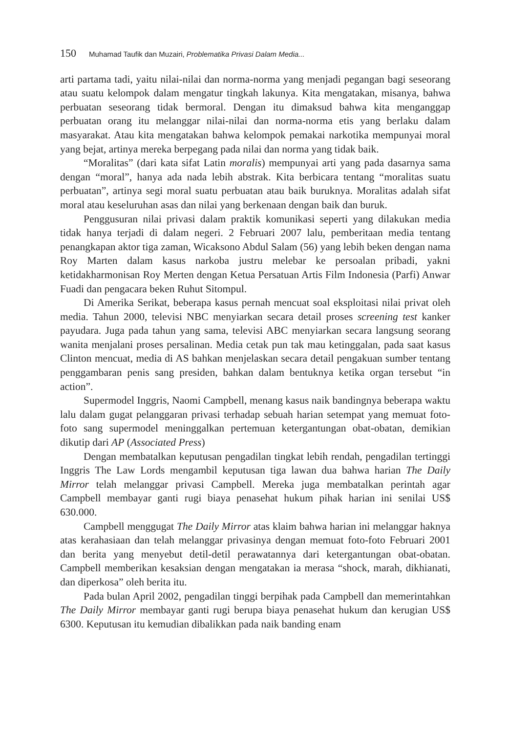150 Muhamad Taufik dan Muzairi, Problematika Privasi Dalam Media...
arti partama tadi, yaitu nilai-nilai dan norma-norma yang menjadi pegangan bagi seseorang atau suatu kelompok dalam mengatur tingkah lakunya. Kita mengatakan, misanya, bahwa perbuatan seseorang tidak bermoral. Dengan itu dimaksud bahwa kita menganggap perbuatan orang itu melanggar nilai-nilai dan norma-norma etis yang berlaku dalam masyarakat. Atau kita mengatakan bahwa kelompok pemakai narkotika mempunyai moral yang bejat, artinya mereka berpegang pada nilai dan norma yang tidak baik.
“Moralitas” (dari kata sifat Latin moralis) mempunyai arti yang pada dasarnya sama dengan “moral”, hanya ada nada lebih abstrak. Kita berbicara tentang “moralitas suatu perbuatan”, artinya segi moral suatu perbuatan atau baik buruknya. Moralitas adalah sifat moral atau keseluruhan asas dan nilai yang berkenaan dengan baik dan buruk.
Penggusuran nilai privasi dalam praktik komunikasi seperti yang dilakukan media tidak hanya terjadi di dalam negeri. 2 Februari 2007 lalu, pemberitaan media tentang penangkapan aktor tiga zaman, Wicaksono Abdul Salam (56) yang lebih beken dengan nama Roy Marten dalam kasus narkoba justru melebar ke persoalan pribadi, yakni ketidakharmonisan Roy Merten dengan Ketua Persatuan Artis Film Indonesia (Parfi) Anwar Fuadi dan pengacara beken Ruhut Sitompul.
Di Amerika Serikat, beberapa kasus pernah mencuat soal eksploitasi nilai privat oleh media. Tahun 2000, televisi NBC menyiarkan secara detail proses screening test kanker payudara. Juga pada tahun yang sama, televisi ABC menyiarkan secara langsung seorang wanita menjalani proses persalinan. Media cetak pun tak mau ketinggalan, pada saat kasus Clinton mencuat, media di AS bahkan menjelaskan secara detail pengakuan sumber tentang penggambaran penis sang presiden, bahkan dalam bentuknya ketika organ tersebut “in action”.
Supermodel Inggris, Naomi Campbell, menang kasus naik bandingnya beberapa waktu lalu dalam gugat pelanggaran privasi terhadap sebuah harian setempat yang memuat foto-foto sang supermodel meninggalkan pertemuan ketergantungan obat-obatan, demikian dikutip dari AP (Associated Press)
Dengan membatalkan keputusan pengadilan tingkat lebih rendah, pengadilan tertinggi Inggris The Law Lords mengambil keputusan tiga lawan dua bahwa harian The Daily Mirror telah melanggar privasi Campbell. Mereka juga membatalkan perintah agar Campbell membayar ganti rugi biaya penasehat hukum pihak harian ini senilai US$ 630.000.
Campbell menggugat The Daily Mirror atas klaim bahwa harian ini melanggar haknya atas kerahasiaan dan telah melanggar privasinya dengan memuat foto-foto Februari 2001 dan berita yang menyebut detil-detil perawatannya dari ketergantungan obat-obatan. Campbell memberikan kesaksian dengan mengatakan ia merasa “shock, marah, dikhianati, dan diperkosa” oleh berita itu.
Pada bulan April 2002, pengadilan tinggi berpihak pada Campbell dan memerintahkan The Daily Mirror membayar ganti rugi berupa biaya penasehat hukum dan kerugian US$ 6300. Keputusan itu kemudian dibalikkan pada naik banding enam